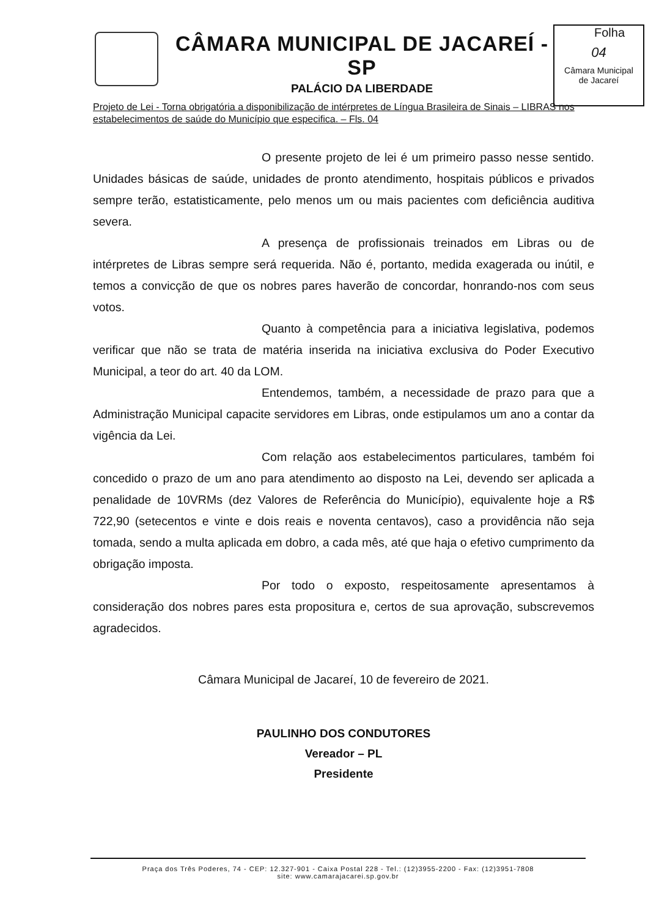CÂMARA MUNICIPAL DE JACAREÍ - SP
PALÁCIO DA LIBERDADE
Folha
04
Câmara Municipal
de Jacareí
Projeto de Lei - Torna obrigatória a disponibilização de intérpretes de Língua Brasileira de Sinais – LIBRAS nos estabelecimentos de saúde do Município que especifica. – Fls. 04
O presente projeto de lei é um primeiro passo nesse sentido. Unidades básicas de saúde, unidades de pronto atendimento, hospitais públicos e privados sempre terão, estatisticamente, pelo menos um ou mais pacientes com deficiência auditiva severa.
A presença de profissionais treinados em Libras ou de intérpretes de Libras sempre será requerida. Não é, portanto, medida exagerada ou inútil, e temos a convicção de que os nobres pares haverão de concordar, honrando-nos com seus votos.
Quanto à competência para a iniciativa legislativa, podemos verificar que não se trata de matéria inserida na iniciativa exclusiva do Poder Executivo Municipal, a teor do art. 40 da LOM.
Entendemos, também, a necessidade de prazo para que a Administração Municipal capacite servidores em Libras, onde estipulamos um ano a contar da vigência da Lei.
Com relação aos estabelecimentos particulares, também foi concedido o prazo de um ano para atendimento ao disposto na Lei, devendo ser aplicada a penalidade de 10VRMs (dez Valores de Referência do Município), equivalente hoje a R$ 722,90 (setecentos e vinte e dois reais e noventa centavos), caso a providência não seja tomada, sendo a multa aplicada em dobro, a cada mês, até que haja o efetivo cumprimento da obrigação imposta.
Por todo o exposto, respeitosamente apresentamos à consideração dos nobres pares esta propositura e, certos de sua aprovação, subscrevemos agradecidos.
Câmara Municipal de Jacareí, 10 de fevereiro de 2021.
PAULINHO DOS CONDUTORES
Vereador – PL
Presidente
Praça dos Três Poderes, 74 - CEP: 12.327-901 - Caixa Postal 228 - Tel.: (12)3955-2200 - Fax: (12)3951-7808
site: www.camarajacarei.sp.gov.br